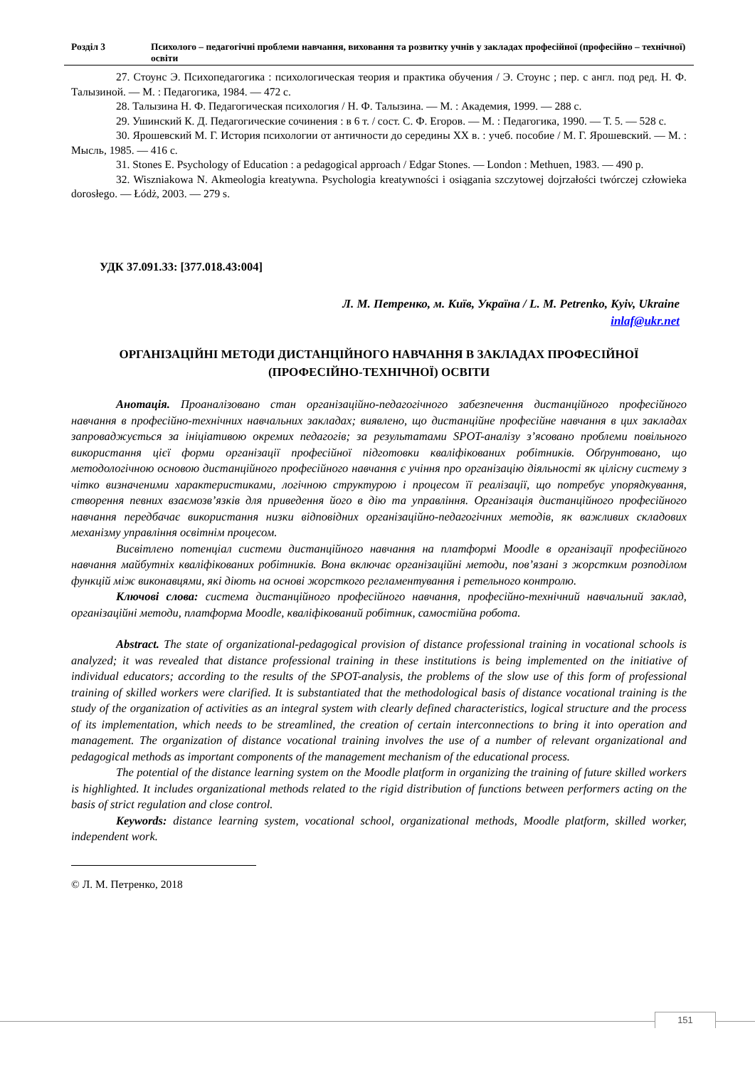Розділ 3 Психолого – педагогічні проблеми навчання, виховання та розвитку учнів у закладах професійної (професійно – технічної) освіти
27. Стоунс Э. Психопедагогика : психологическая теория и практика обучения / Э. Стоунс ; пер. с англ. под ред. Н. Ф. Талызиной. — М. : Педагогика, 1984. — 472 с.
28. Талызина Н. Ф. Педагогическая психология / Н. Ф. Талызина. — М. : Академия, 1999. — 288 с.
29. Ушинский К. Д. Педагогические сочинения : в 6 т. / сост. С. Ф. Егоров. — М. : Педагогика, 1990. — Т. 5. — 528 с.
30. Ярошевский М. Г. История психологии от античности до середины XX в. : учеб. пособие / М. Г. Ярошевский. — М. : Мысль, 1985. — 416 с.
31. Stones E. Psychology of Education : a pedagogical approach / Edgar Stones. — London : Methuen, 1983. — 490 p.
32. Wiszniakowa N. Akmeologia kreatywna. Psychologia kreatywności i osiągania szczytowej dojrzałości twórczej człowieka dorosłego. — Łódż, 2003. — 279 s.
УДК 37.091.33: [377.018.43:004]
Л. М. Петренко, м. Київ, Україна / L. M. Petrenko, Kyiv, Ukraine
inlaf@ukr.net
ОРГАНІЗАЦІЙНІ МЕТОДИ ДИСТАНЦІЙНОГО НАВЧАННЯ В ЗАКЛАДАХ ПРОФЕСІЙНОЇ (ПРОФЕСІЙНО-ТЕХНІЧНОЇ) ОСВІТИ
Анотація. Проаналізовано стан організаційно-педагогічного забезпечення дистанційного професійного навчання в професійно-технічних навчальних закладах; виявлено, що дистанційне професійне навчання в цих закладах запроваджується за ініціативою окремих педагогів; за результатами SPOT-аналізу з’ясовано проблеми повільного використання цієї форми організації професійної підготовки кваліфікованих робітників. Обґрунтовано, що методологічною основою дистанційного професійного навчання є учіння про організацію діяльності як цілісну систему з чітко визначеними характеристиками, логічною структурою і процесом її реалізації, що потребує упорядкування, створення певних взаємозв’язків для приведення його в дію та управління. Організація дистанційного професійного навчання передбачає використання низки відповідних організаційно-педагогічних методів, як важливих складових механізму управління освітнім процесом.
Висвітлено потенціал системи дистанційного навчання на платформі Moodle в організації професійного навчання майбутніх кваліфікованих робітників. Вона включає організаційні методи, пов’язані з жорстким розподілом функцій між виконавцями, які діють на основі жорсткого регламентування і ретельного контролю.
Ключові слова: система дистанційного професійного навчання, професійно-технічний навчальний заклад, організаційні методи, платформа Moodle, кваліфікований робітник, самостійна робота.
Abstract. The state of organizational-pedagogical provision of distance professional training in vocational schools is analyzed; it was revealed that distance professional training in these institutions is being implemented on the initiative of individual educators; according to the results of the SPOT-analysis, the problems of the slow use of this form of professional training of skilled workers were clarified. It is substantiated that the methodological basis of distance vocational training is the study of the organization of activities as an integral system with clearly defined characteristics, logical structure and the process of its implementation, which needs to be streamlined, the creation of certain interconnections to bring it into operation and management. The organization of distance vocational training involves the use of a number of relevant organizational and pedagogical methods as important components of the management mechanism of the educational process.
The potential of the distance learning system on the Moodle platform in organizing the training of future skilled workers is highlighted. It includes organizational methods related to the rigid distribution of functions between performers acting on the basis of strict regulation and close control.
Keywords: distance learning system, vocational school, organizational methods, Moodle platform, skilled worker, independent work.
© Л. М. Петренко, 2018
151